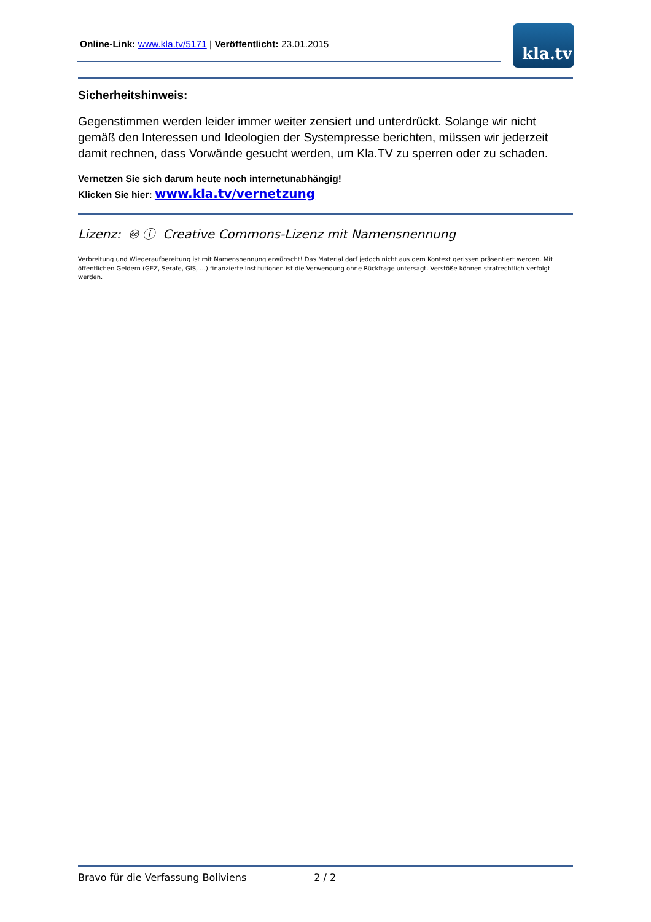Online-Link: www.kla.tv/5171 | Veröffentlicht: 23.01.2015 kla.tv
Sicherheitshinweis:
Gegenstimmen werden leider immer weiter zensiert und unterdrückt. Solange wir nicht gemäß den Interessen und Ideologien der Systempresse berichten, müssen wir jederzeit damit rechnen, dass Vorwände gesucht werden, um Kla.TV zu sperren oder zu schaden.
Vernetzen Sie sich darum heute noch internetunabhängig!
Klicken Sie hier: www.kla.tv/vernetzung
Lizenz: 🅭 ⓘ Creative Commons-Lizenz mit Namensnennung
Verbreitung und Wiederaufbereitung ist mit Namensnennung erwünscht! Das Material darf jedoch nicht aus dem Kontext gerissen präsentiert werden. Mit öffentlichen Geldern (GEZ, Serafe, GIS, ...) finanzierte Institutionen ist die Verwendung ohne Rückfrage untersagt. Verstöße können strafrechtlich verfolgt werden.
Bravo für die Verfassung Boliviens 2 / 2